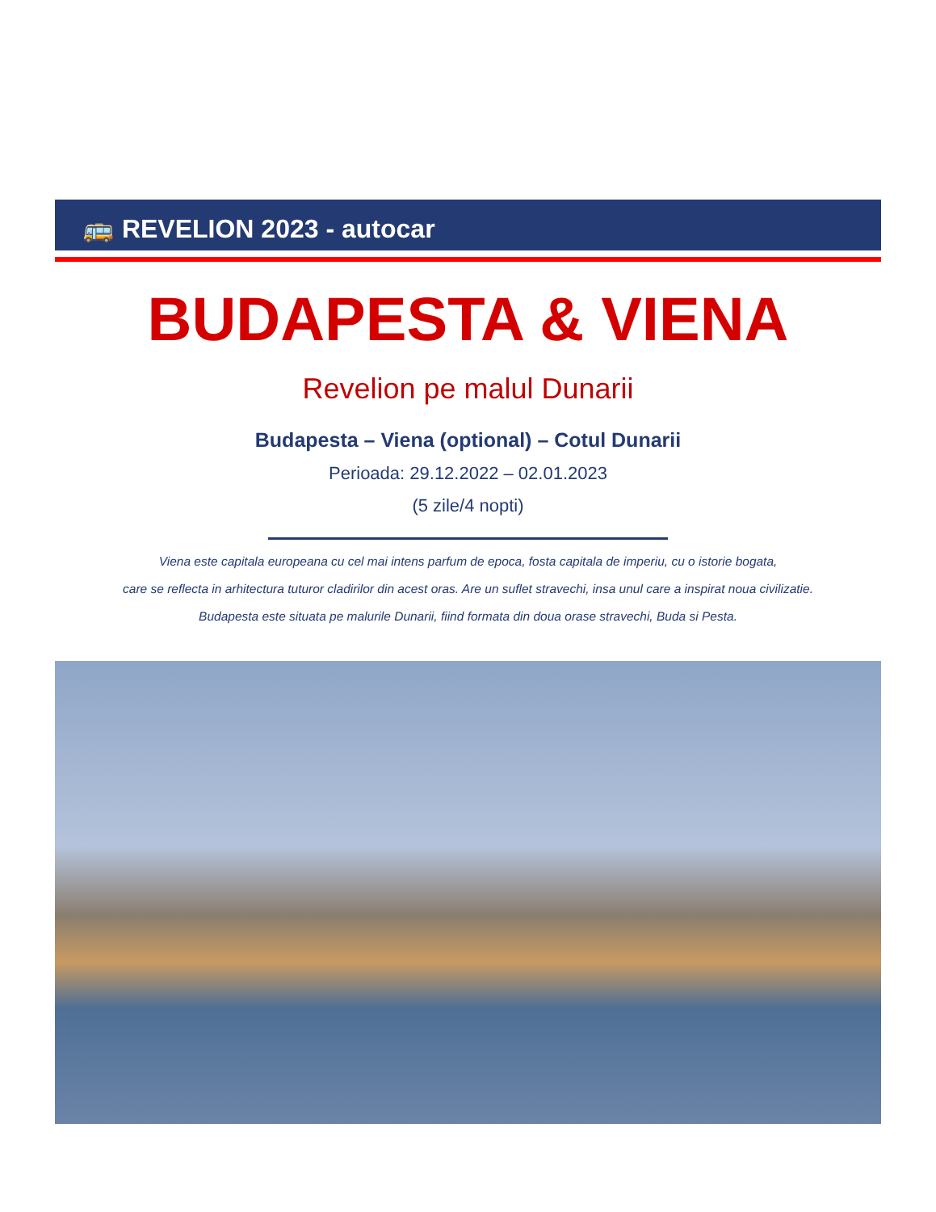🚌 REVELION 2023 - autocar
BUDAPESTA & VIENA
Revelion pe malul Dunarii
Budapesta – Viena (optional) – Cotul Dunarii
Perioada: 29.12.2022 – 02.01.2023
(5 zile/4 nopti)
Viena este capitala europeana cu cel mai intens parfum de epoca, fosta capitala de imperiu, cu o istorie bogata,
care se reflecta in arhitectura tuturor cladirilor din acest oras. Are un suflet stravechi, insa unul care a inspirat noua civilizatie.
Budapesta este situata pe malurile Dunarii, fiind formata din doua orase stravechi, Buda si Pesta.